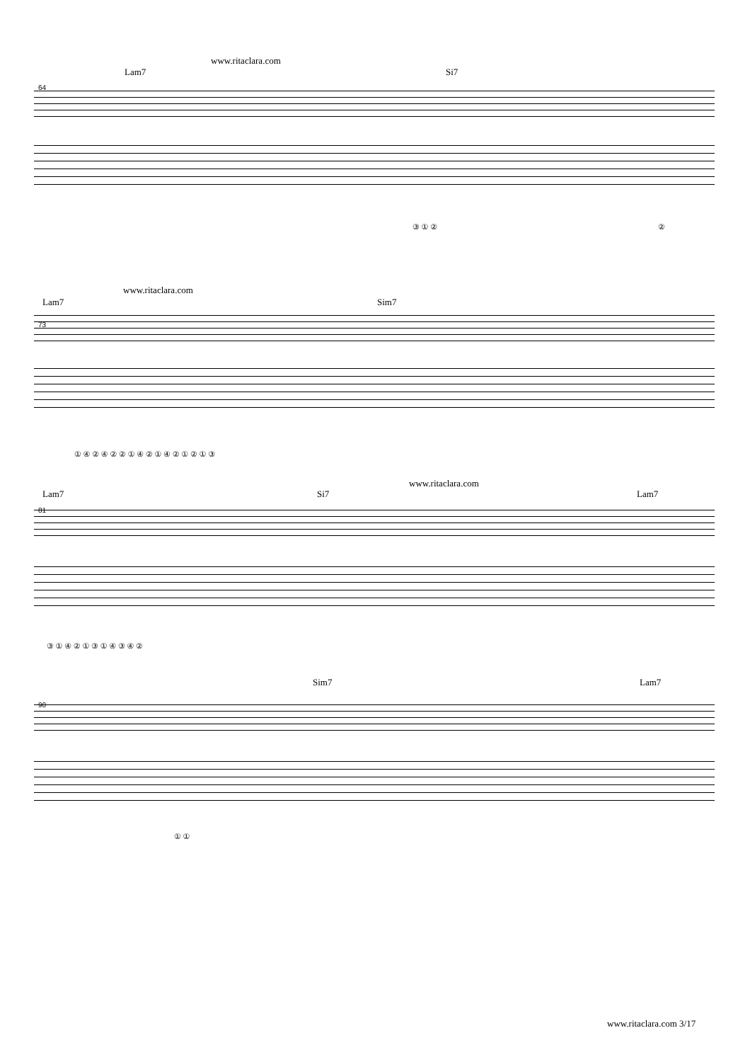www.ritaclara.com
Lam7 Si7
64
③ ① ② ②
www.ritaclara.com
Lam7 Sim7
73
① ④ ② ④ ② ② ① ④ ② ① ④ ② ① ② ① ③
www.ritaclara.com
Lam7 Si7 Lam7
81
③ ① ④ ② ① ③ ① ④ ③ ④ ②
Sim7 Lam7
90
① ①
www.ritaclara.com 3/17